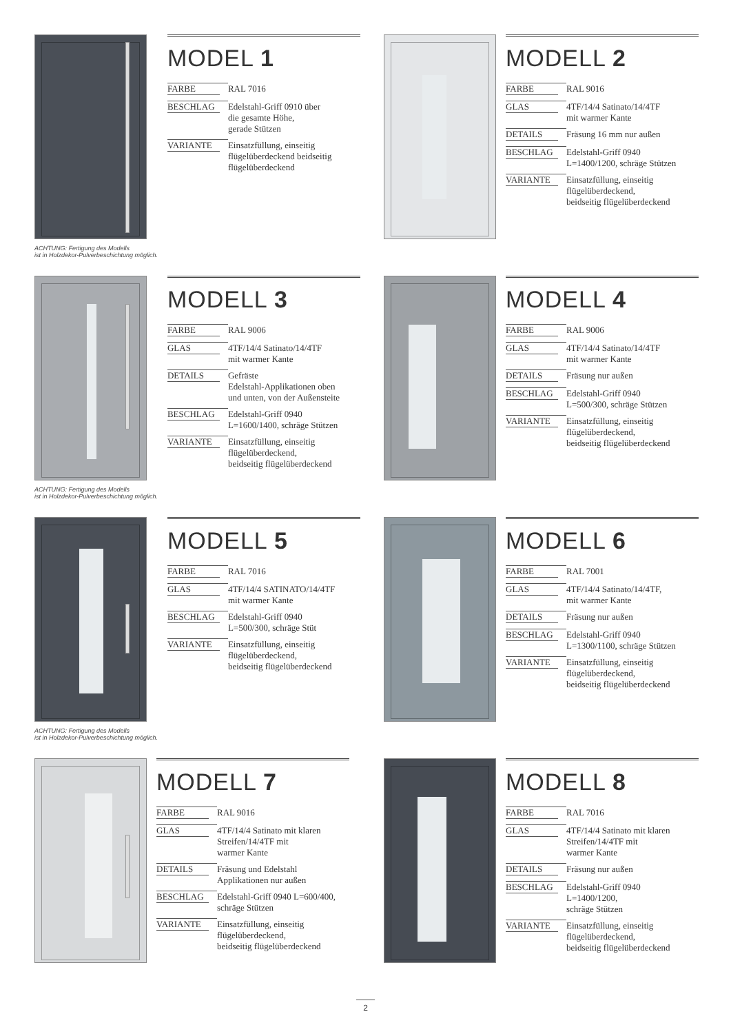ACHTUNG: Fertigung des Modells
ist in Holzdekor-Pulverbeschichtung möglich.
MODEL 1
| FARBE | RAL 7016 |
| BESCHLAG | Edelstahl-Griff 0910 über die gesamte Höhe, gerade Stützen |
| VARIANTE | Einsatzfüllung, einseitig flügelüberdeckend beidseitig flügelüberdeckend |
MODELL 2
| FARBE | RAL 9016 |
| GLAS | 4TF/14/4 Satinato/14/4TF mit warmer Kante |
| DETAILS | Fräsung 16 mm nur außen |
| BESCHLAG | Edelstahl-Griff 0940 L=1400/1200, schräge Stützen |
| VARIANTE | Einsatzfüllung, einseitig flügelüberdeckend, beidseitig flügelüberdeckend |
ACHTUNG: Fertigung des Modells
ist in Holzdekor-Pulverbeschichtung möglich.
MODELL 3
| FARBE | RAL 9006 |
| GLAS | 4TF/14/4 Satinato/14/4TF mit warmer Kante |
| DETAILS | Gefräste Edelstahl-Applikationen oben und unten, von der Außensteite |
| BESCHLAG | Edelstahl-Griff 0940 L=1600/1400, schräge Stützen |
| VARIANTE | Einsatzfüllung, einseitig flügelüberdeckend, beidseitig flügelüberdeckend |
MODELL 4
| FARBE | RAL 9006 |
| GLAS | 4TF/14/4 Satinato/14/4TF mit warmer Kante |
| DETAILS | Fräsung nur außen |
| BESCHLAG | Edelstahl-Griff 0940 L=500/300, schräge Stützen |
| VARIANTE | Einsatzfüllung, einseitig flügelüberdeckend, beidseitig flügelüberdeckend |
ACHTUNG: Fertigung des Modells
ist in Holzdekor-Pulverbeschichtung möglich.
MODELL 5
| FARBE | RAL 7016 |
| GLAS | 4TF/14/4 SATINATO/14/4TF mit warmer Kante |
| BESCHLAG | Edelstahl-Griff 0940 L=500/300, schräge Stüt |
| VARIANTE | Einsatzfüllung, einseitig flügelüberdeckend, beidseitig flügelüberdeckend |
MODELL 6
| FARBE | RAL 7001 |
| GLAS | 4TF/14/4 Satinato/14/4TF, mit warmer Kante |
| DETAILS | Fräsung nur außen |
| BESCHLAG | Edelstahl-Griff 0940 L=1300/1100, schräge Stützen |
| VARIANTE | Einsatzfüllung, einseitig flügelüberdeckend, beidseitig flügelüberdeckend |
MODELL 7
| FARBE | RAL 9016 |
| GLAS | 4TF/14/4 Satinato mit klaren Streifen/14/4TF mit warmer Kante |
| DETAILS | Fräsung und Edelstahl Applikationen nur außen |
| BESCHLAG | Edelstahl-Griff 0940 L=600/400, schräge Stützen |
| VARIANTE | Einsatzfüllung, einseitig flügelüberdeckend, beidseitig flügelüberdeckend |
MODELL 8
| FARBE | RAL 7016 |
| GLAS | 4TF/14/4 Satinato mit klaren Streifen/14/4TF mit warmer Kante |
| DETAILS | Fräsung nur außen |
| BESCHLAG | Edelstahl-Griff 0940 L=1400/1200, schräge Stützen |
| VARIANTE | Einsatzfüllung, einseitig flügelüberdeckend, beidseitig flügelüberdeckend |
2